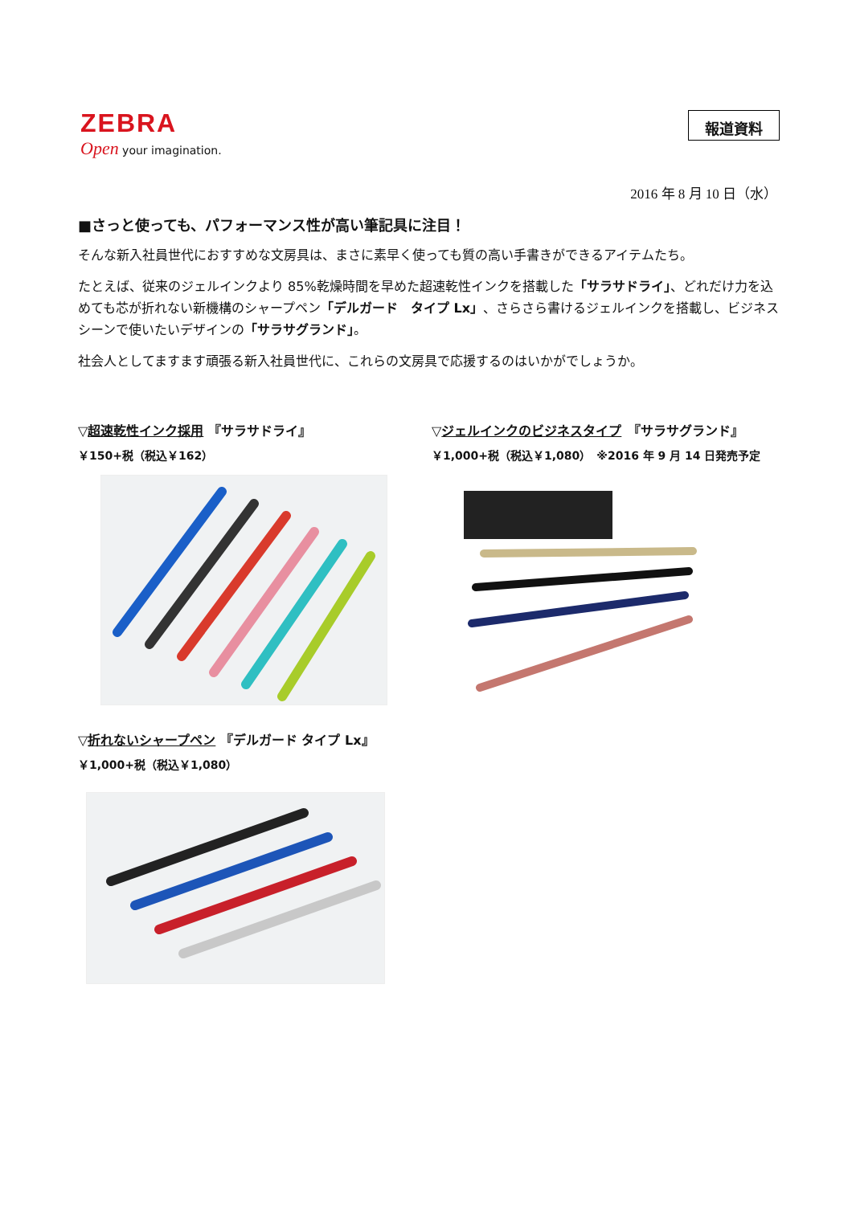ZEBRA
Open your imagination.
報道資料
2016 年 8 月 10 日（水）
■さっと使っても、パフォーマンス性が高い筆記具に注目！
そんな新入社員世代におすすめな文房具は、まさに素早く使っても質の高い手書きができるアイテムたち。
たとえば、従来のジェルインクより 85%乾燥時間を早めた超速乾性インクを搭載した「サラサドライ」、どれだけ力を込めても芯が折れない新機構のシャープペン「デルガード　タイプ Lx」、さらさら書けるジェルインクを搭載し、ビジネスシーンで使いたいデザインの「サラサグランド」。
社会人としてますます頑張る新入社員世代に、これらの文房具で応援するのはいかがでしょうか。
▽超速乾性インク採用 『サラサドライ』
￥150+税（税込￥162）
▽折れないシャープペン 『デルガード タイプ Lx』
￥1,000+税（税込￥1,080）
▽ジェルインクのビジネスタイプ　『サラサグランド』
￥1,000+税（税込￥1,080）　※2016 年 9 月 14 日発売予定